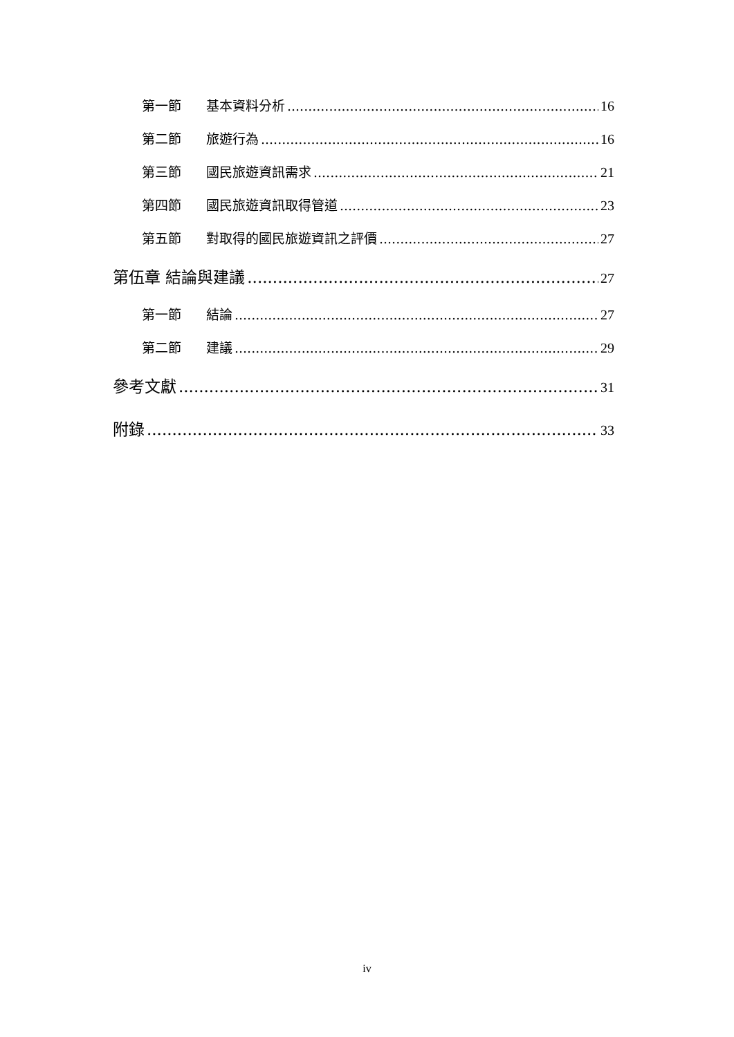第一節 基本資料分析 16
第二節 旅遊行為 16
第三節 國民旅遊資訊需求 21
第四節 國民旅遊資訊取得管道 23
第五節 對取得的國民旅遊資訊之評價 27
第伍章 結論與建議 27
第一節 結論 27
第二節 建議 29
參考文獻 31
附錄 33
iv